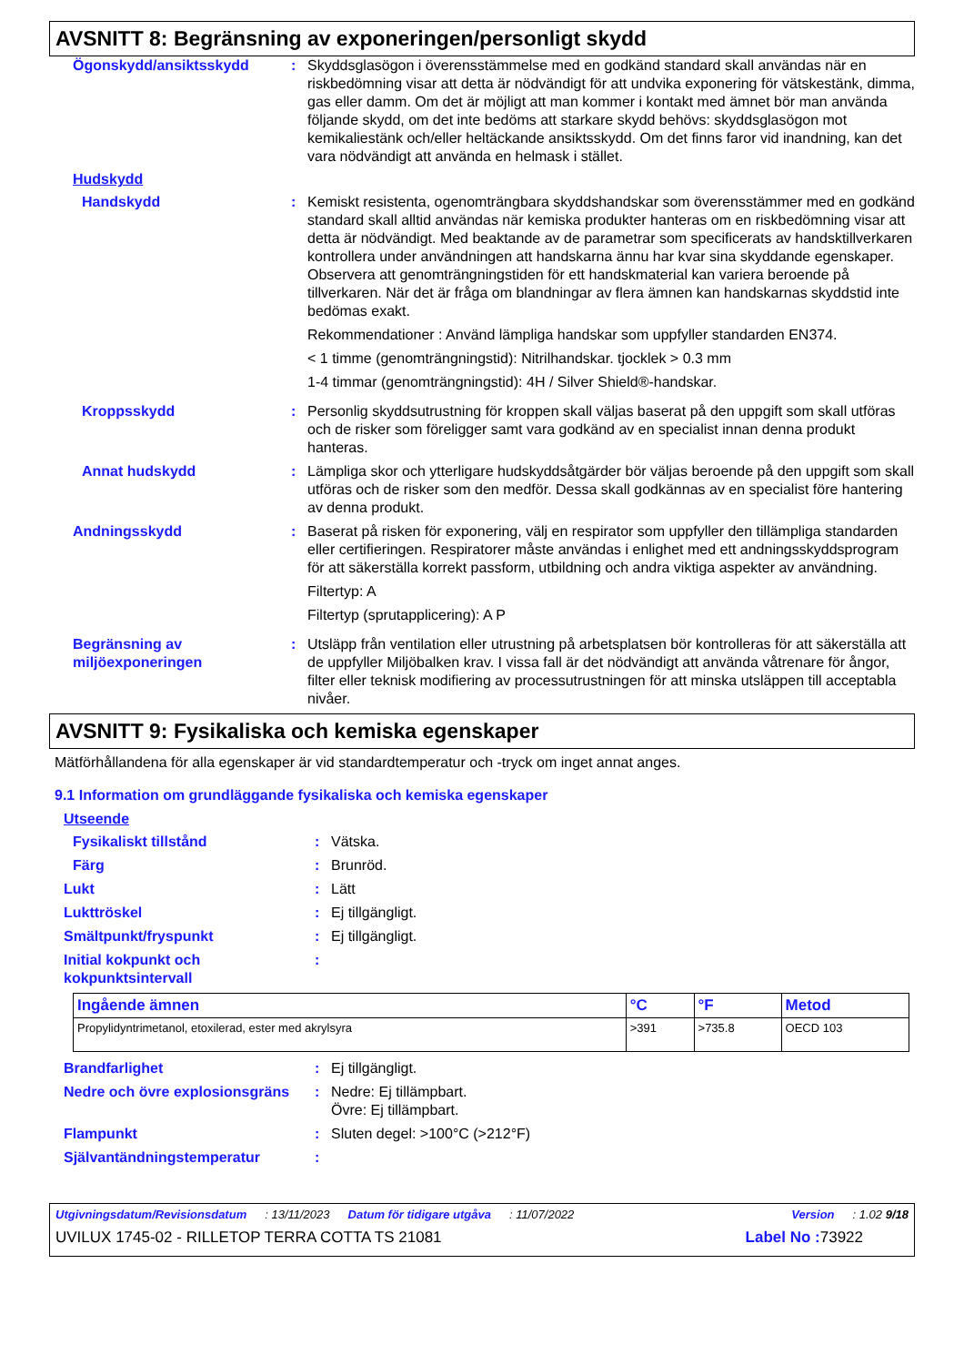AVSNITT 8: Begränsning av exponeringen/personligt skydd
Ögonskydd/ansiktsskydd : Skyddsglasögon i överensstämmelse med en godkänd standard skall användas när en riskbedömning visar att detta är nödvändigt för att undvika exponering för vätskestänk, dimma, gas eller damm. Om det är möjligt att man kommer i kontakt med ämnet bör man använda följande skydd, om det inte bedöms att starkare skydd behövs: skyddsglasögon mot kemikaliestänk och/eller heltäckande ansiktsskydd. Om det finns faror vid inandning, kan det vara nödvändigt att använda en helmask i stället.
Hudskydd
Handskydd : Kemiskt resistenta, ogenomträngbara skyddshandskar som överensstämmer med en godkänd standard skall alltid användas när kemiska produkter hanteras om en riskbedömning visar att detta är nödvändigt. Med beaktande av de parametrar som specificerats av handsktillverkaren kontrollera under användningen att handskarna ännu har kvar sina skyddande egenskaper. Observera att genomträngningstiden för ett handskmaterial kan variera beroende på tillverkaren. När det är fråga om blandningar av flera ämnen kan handskarnas skyddstid inte bedömas exakt.
Rekommendationer : Använd lämpliga handskar som uppfyller standarden EN374.
< 1 timme (genomträngningstid): Nitrilhandskar. tjocklek > 0.3 mm
1-4 timmar (genomträngningstid): 4H / Silver Shield®-handskar.
Kroppsskydd : Personlig skyddsutrustning för kroppen skall väljas baserat på den uppgift som skall utföras och de risker som föreligger samt vara godkänd av en specialist innan denna produkt hanteras.
Annat hudskydd : Lämpliga skor och ytterligare hudskyddsåtgärder bör väljas beroende på den uppgift som skall utföras och de risker som den medför. Dessa skall godkännas av en specialist före hantering av denna produkt.
Andningsskydd : Baserat på risken för exponering, välj en respirator som uppfyller den tillämpliga standarden eller certifieringen. Respiratorer måste användas i enlighet med ett andningsskyddsprogram för att säkerställa korrekt passform, utbildning och andra viktiga aspekter av användning.
Filtertyp: A
Filtertyp (sprutapplicering): A P
Begränsning av miljöexponeringen
: Utsläpp från ventilation eller utrustning på arbetsplatsen bör kontrolleras för att säkerställa att de uppfyller Miljöbalken krav. I vissa fall är det nödvändigt att använda våtrenare för ångor, filter eller teknisk modifiering av processutrustningen för att minska utsläppen till acceptabla nivåer.
AVSNITT 9: Fysikaliska och kemiska egenskaper
Mätförhållandena för alla egenskaper är vid standardtemperatur och -tryck om inget annat anges.
9.1 Information om grundläggande fysikaliska och kemiska egenskaper
Utseende
Fysikaliskt tillstånd : Vätska.
Färg : Brunröd.
Lukt : Lätt
Lukttröskel : Ej tillgängligt.
Smältpunkt/fryspunkt : Ej tillgängligt.
Initial kokpunkt och kokpunktsintervall
:
| Ingående ämnen | °C | °F | Metod |
| --- | --- | --- | --- |
| Propylidyntrimetanol, etoxilerad, ester med akrylsyra | >391 | >735.8 | OECD 103 |
Brandfarlighet : Ej tillgängligt.
Nedre och övre explosionsgräns
: Nedre: Ej tillämpbart.
Övre: Ej tillämpbart.
Flampunkt : Sluten degel: >100°C (>212°F)
Självantändningstemperatur :
Utgivningsdatum/Revisionsdatum: 13/11/2023 Datum för tidigare utgåva: 11/07/2022 Version: 1.02 9/18
UVILUX 1745-02 - RILLETOP TERRA COTTA TS 21081 Label No : 73922